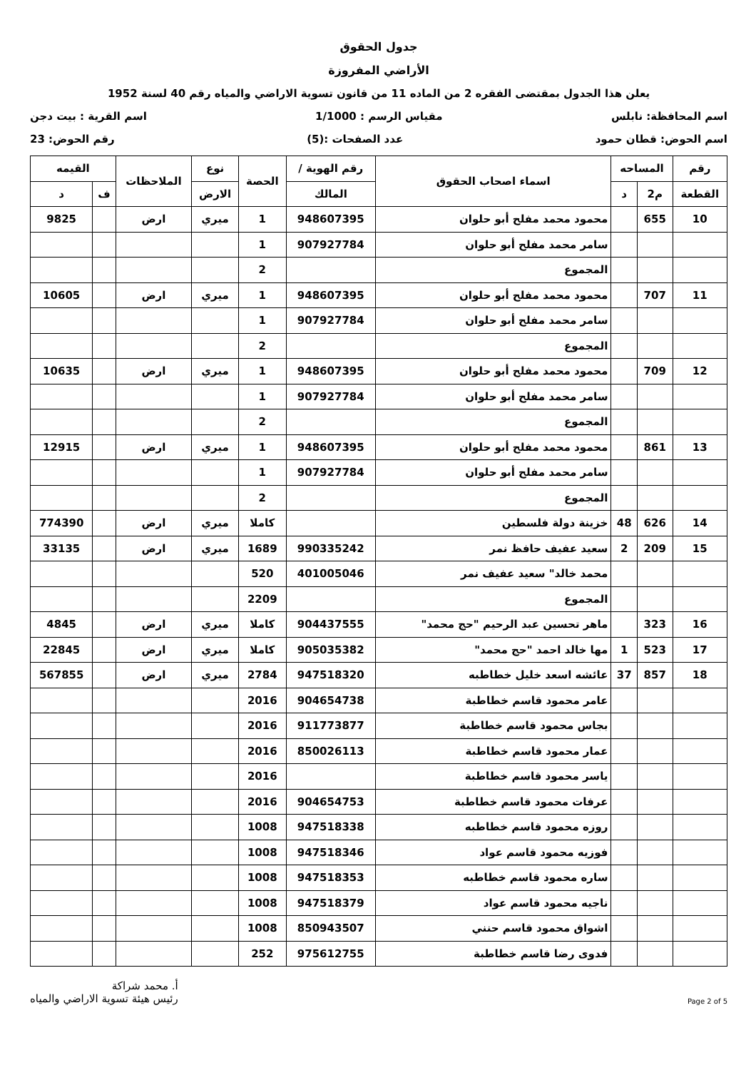جدول الحقوق
الأراضي المفروزة
يعلن هذا الجدول بمقتضى الفقره 2 من الماده 11 من قانون تسوية الاراضي والمياه رقم 40 لسنة 1952
اسم المحافظة: نابلس مقياس الرسم : 1/1000 اسم القرية : بيت دجن
اسم الحوض: قطان حمود عدد الصفحات :(5) رقم الحوض: 23
| رقم | المساحه | | اسماء اصحاب الحقوق | رقم الهوية / | الحصة | نوع | الملاحظات | القيمه | |
| --- | --- | --- | --- | --- | --- | --- | --- | --- | --- |
| القطعة | م2 | د | | المالك | | الارض | | ف | د |
| 10 | 655 | | محمود محمد مفلح أبو حلوان | 948607395 | 1 | ميري | ارض | | 9825 |
| | | | سامر محمد مفلح أبو حلوان | 907927784 | 1 | | | | |
| | | | المجموع | | 2 | | | | |
| 11 | 707 | | محمود محمد مفلح أبو حلوان | 948607395 | 1 | ميري | ارض | | 10605 |
| | | | سامر محمد مفلح أبو حلوان | 907927784 | 1 | | | | |
| | | | المجموع | | 2 | | | | |
| 12 | 709 | | محمود محمد مفلح أبو حلوان | 948607395 | 1 | ميري | ارض | | 10635 |
| | | | سامر محمد مفلح أبو حلوان | 907927784 | 1 | | | | |
| | | | المجموع | | 2 | | | | |
| 13 | 861 | | محمود محمد مفلح أبو حلوان | 948607395 | 1 | ميري | ارض | | 12915 |
| | | | سامر محمد مفلح أبو حلوان | 907927784 | 1 | | | | |
| | | | المجموع | | 2 | | | | |
| 14 | 626 | 48 | خزينة دولة فلسطين | | كاملا | ميري | ارض | | 774390 |
| 15 | 209 | 2 | سعيد عفيف حافظ نمر | 990335242 | 1689 | ميري | ارض | | 33135 |
| | | | محمد خالد" سعيد عفيف نمر | 401005046 | 520 | | | | |
| | | | المجموع | | 2209 | | | | |
| 16 | 323 | | ماهر تحسين عبد الرحيم "حج محمد" | 904437555 | كاملا | ميري | ارض | | 4845 |
| 17 | 523 | 1 | مها خالد احمد "حج محمد" | 905035382 | كاملا | ميري | ارض | | 22845 |
| 18 | 857 | 37 | عائشه اسعد خليل خطاطبه | 947518320 | 2784 | ميري | ارض | | 567855 |
| | | | عامر محمود قاسم خطاطبة | 904654738 | 2016 | | | | |
| | | | بجاس محمود قاسم خطاطبة | 911773877 | 2016 | | | | |
| | | | عمار محمود قاسم خطاطبة | 850026113 | 2016 | | | | |
| | | | ياسر محمود قاسم خطاطبة | | 2016 | | | | |
| | | | عرفات محمود قاسم خطاطبة | 904654753 | 2016 | | | | |
| | | | روزه محمود قاسم خطاطبه | 947518338 | 1008 | | | | |
| | | | فوزيه محمود قاسم عواد | 947518346 | 1008 | | | | |
| | | | ساره محمود قاسم خطاطبه | 947518353 | 1008 | | | | |
| | | | ناجيه محمود قاسم عواد | 947518379 | 1008 | | | | |
| | | | اشواق محمود قاسم حنني | 850943507 | 1008 | | | | |
| | | | فدوى رضا قاسم خطاطبة | 975612755 | 252 | | | | |
Page 2 of 5
أ. محمد شراكة
رئيس هيئة تسوية الاراضي والمياه